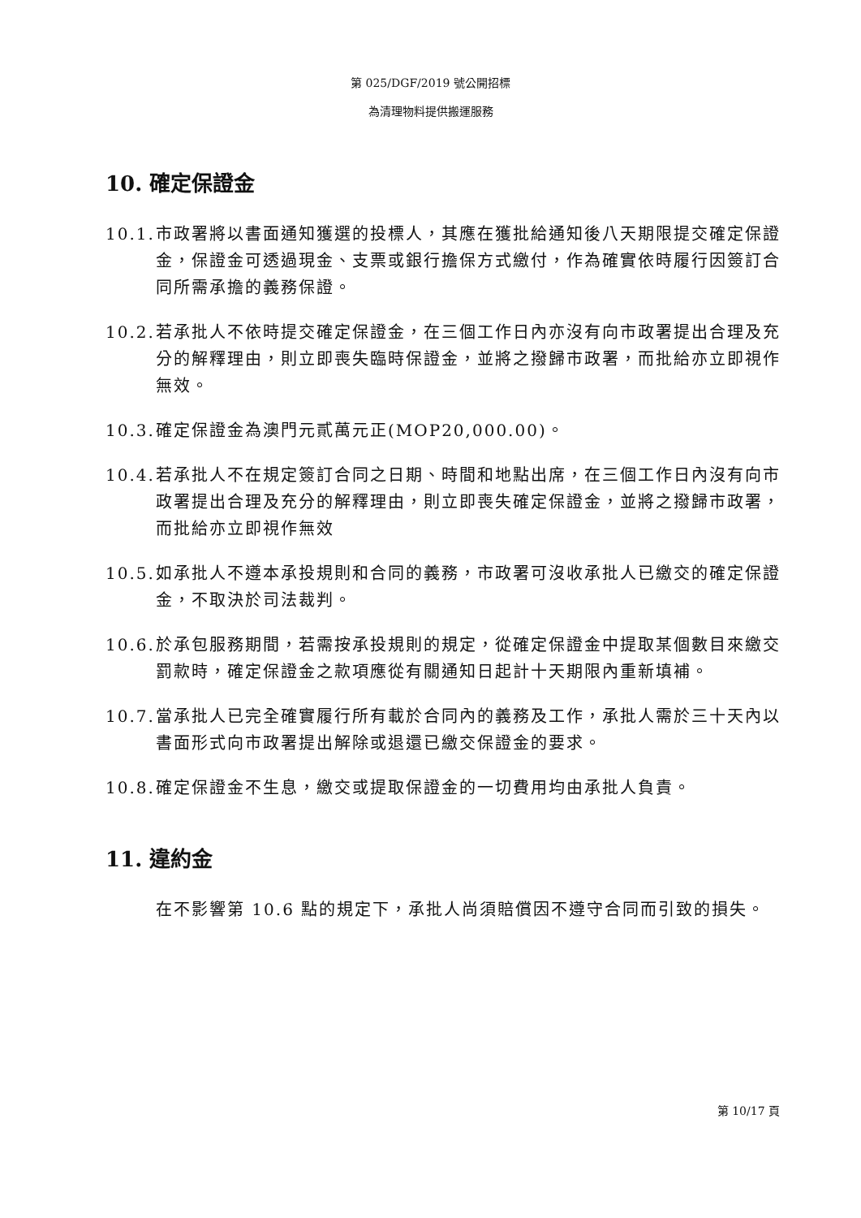第 025/DGF/2019 號公開招標
為清理物料提供搬運服務
10. 確定保證金
10.1.
市政署將以書面通知獲選的投標人，其應在獲批給通知後八天期限提交確定保證金，保證金可透過現金、支票或銀行擔保方式繳付，作為確實依時履行因簽訂合同所需承擔的義務保證。
10.2.
若承批人不依時提交確定保證金，在三個工作日內亦沒有向市政署提出合理及充分的解釋理由，則立即喪失臨時保證金，並將之撥歸市政署，而批給亦立即視作無效。
10.3.
確定保證金為澳門元貳萬元正(MOP20,000.00)。
10.4.
若承批人不在規定簽訂合同之日期、時間和地點出席，在三個工作日內沒有向市政署提出合理及充分的解釋理由，則立即喪失確定保證金，並將之撥歸市政署，而批給亦立即視作無效
10.5.
如承批人不遵本承投規則和合同的義務，市政署可沒收承批人已繳交的確定保證金，不取決於司法裁判。
10.6.
於承包服務期間，若需按承投規則的規定，從確定保證金中提取某個數目來繳交罰款時，確定保證金之款項應從有關通知日起計十天期限內重新填補。
10.7.
當承批人已完全確實履行所有載於合同內的義務及工作，承批人需於三十天內以書面形式向市政署提出解除或退還已繳交保證金的要求。
10.8.
確定保證金不生息，繳交或提取保證金的一切費用均由承批人負責。
11. 違約金
在不影響第 10.6 點的規定下，承批人尚須賠償因不遵守合同而引致的損失。
第 10/17 頁